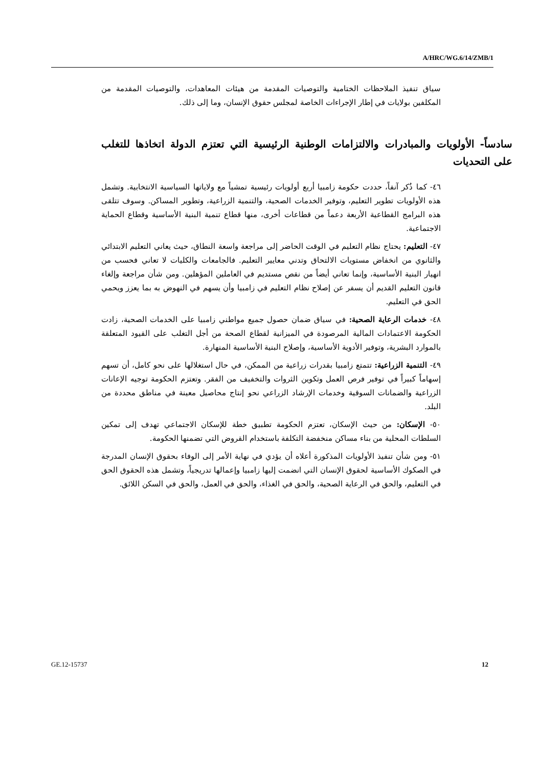A/HRC/WG.6/14/ZMB/1
سياق تنفيذ الملاحظات الختامية والتوصيات المقدمة من هيئات المعاهدات، والتوصيات المقدمة من المكلفين بولايات في إطار الإجراءات الخاصة لمجلس حقوق الإنسان، وما إلى ذلك.
سادساً- الأولويات والمبادرات والالتزامات الوطنية الرئيسية التي تعتزم الدولة اتخاذها للتغلب على التحديات
٤٦- كما ذُكر آنفاً، حددت حكومة زامبيا أربع أولويات رئيسية تمشياً مع ولاياتها السياسية الانتخابية. وتشمل هذه الأولويات تطوير التعليم، وتوفير الخدمات الصحية، والتنمية الزراعية، وتطوير المساكن. وسوف تتلقى هذه البرامج القطاعية الأربعة دعماً من قطاعات أخرى، منها قطاع تنمية البنية الأساسية وقطاع الحماية الاجتماعية.
٤٧- التعليم: يحتاج نظام التعليم في الوقت الحاضر إلى مراجعة واسعة النطاق، حيث يعاني التعليم الابتدائي والثانوي من انخفاض مستويات الالتحاق وتدني معايير التعليم. فالجامعات والكليات لا تعاني فحسب من انهيار البنية الأساسية، وإنما تعاني أيضاً من نقص مستديم في العاملين المؤهلين. ومن شأن مراجعة وإلغاء قانون التعليم القديم أن يسفر عن إصلاح نظام التعليم في زامبيا وأن يسهم في النهوض به بما يعزز ويحمي الحق في التعليم.
٤٨- خدمات الرعاية الصحية: في سياق ضمان حصول جميع مواطني زامبيا على الخدمات الصحية، زادت الحكومة الاعتمادات المالية المرصودة في الميزانية لقطاع الصحة من أجل التغلب على القيود المتعلقة بالموارد البشرية، وتوفير الأدوية الأساسية، وإصلاح البنية الأساسية المنهارة.
٤٩- التنمية الزراعية: تتمتع زامبيا بقدرات زراعية من الممكن، في حال استغلالها على نحو كامل، أن تسهم إسهاماً كبيراً في توفير فرص العمل وتكوين الثروات والتخفيف من الفقر. وتعتزم الحكومة توجيه الإعانات الزراعية والضمانات السوقية وخدمات الإرشاد الزراعي نحو إنتاج محاصيل معينة في مناطق محددة من البلد.
٥٠- الإسكان: من حيث الإسكان، تعتزم الحكومة تطبيق خطة للإسكان الاجتماعي تهدف إلى تمكين السلطات المحلية من بناء مساكن منخفضة التكلفة باستخدام القروض التي تضمنها الحكومة.
٥١- ومن شأن تنفيذ الأولويات المذكورة أعلاه أن يؤدي في نهاية الأمر إلى الوفاء بحقوق الإنسان المدرجة في الصكوك الأساسية لحقوق الإنسان التي انضمت إليها زامبيا وإعمالها تدريجياً، وتشمل هذه الحقوق الحق في التعليم، والحق في الرعاية الصحية، والحق في الغذاء، والحق في العمل، والحق في السكن اللائق.
GE.12-15737 12